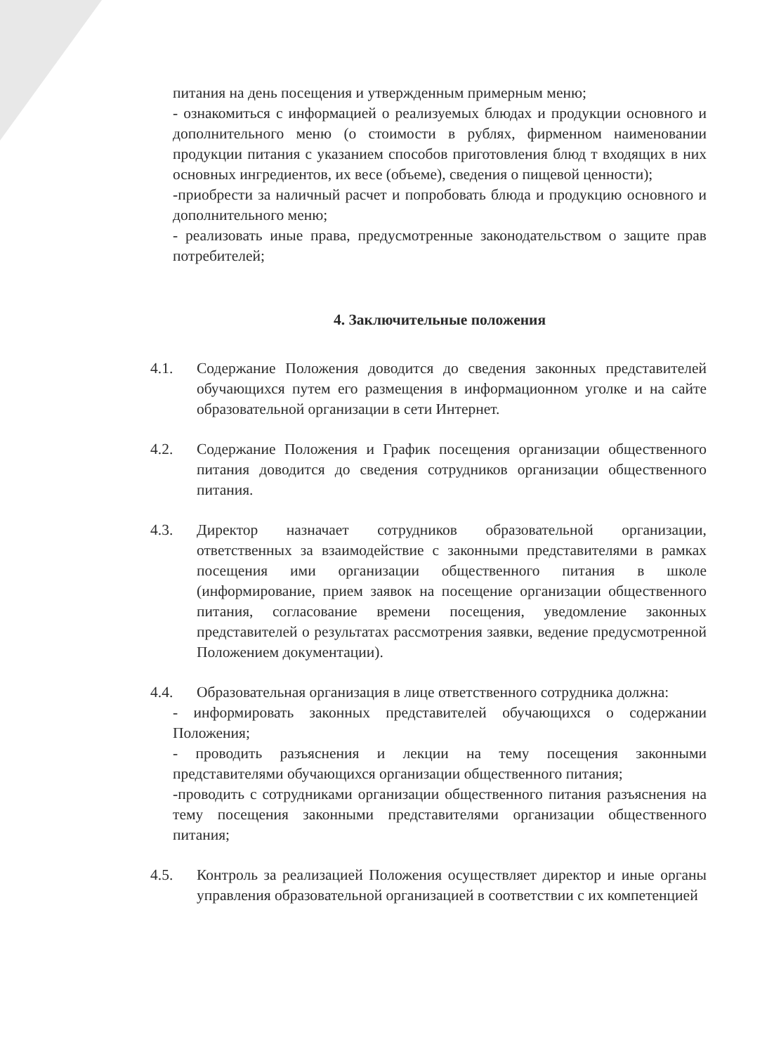питания на день посещения и утвержденным примерным меню;
- ознакомиться с информацией о реализуемых блюдах и продукции основного и дополнительного меню (о стоимости в рублях, фирменном наименовании продукции питания с указанием способов приготовления блюд т входящих в них основных ингредиентов, их весе (объеме), сведения о пищевой ценности);
-приобрести за наличный расчет и попробовать блюда и продукцию основного и дополнительного меню;
- реализовать иные права, предусмотренные законодательством о защите прав потребителей;
4. Заключительные положения
4.1. Содержание Положения доводится до сведения законных представителей обучающихся путем его размещения в информационном уголке и на сайте образовательной организации в сети Интернет.
4.2. Содержание Положения и График посещения организации общественного питания доводится до сведения сотрудников организации общественного питания.
4.3. Директор назначает сотрудников образовательной организации, ответственных за взаимодействие с законными представителями в рамках посещения ими организации общественного питания в школе (информирование, прием заявок на посещение организации общественного питания, согласование времени посещения, уведомление законных представителей о результатах рассмотрения заявки, ведение предусмотренной Положением документации).
4.4. Образовательная организация в лице ответственного сотрудника должна:
- информировать законных представителей обучающихся о содержании Положения;
- проводить разъяснения и лекции на тему посещения законными представителями обучающихся организации общественного питания;
-проводить с сотрудниками организации общественного питания разъяснения на тему посещения законными представителями организации общественного питания;
4.5. Контроль за реализацией Положения осуществляет директор и иные органы управления образовательной организацией в соответствии с их компетенцией